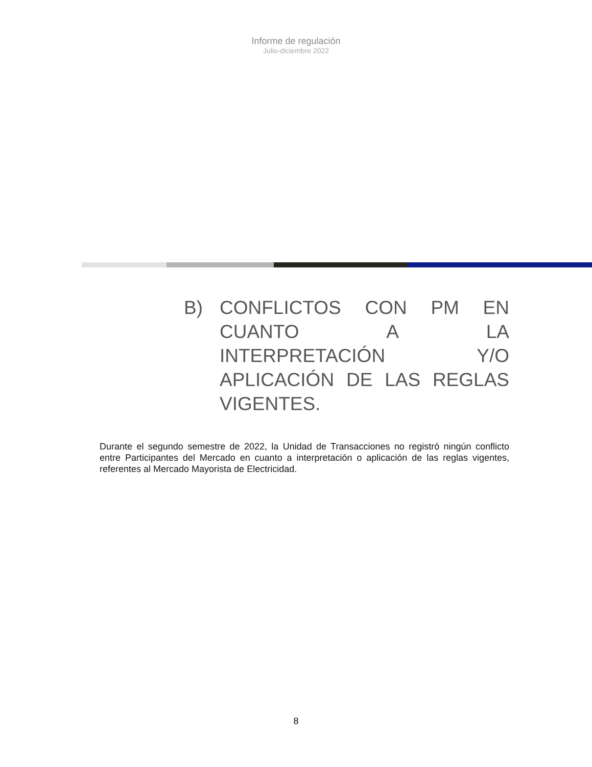Informe de regulación
Julio-diciembre 2022
B) CONFLICTOS CON PM EN CUANTO A LA INTERPRETACIÓN Y/O APLICACIÓN DE LAS REGLAS VIGENTES.
Durante el segundo semestre de 2022, la Unidad de Transacciones no registró ningún conflicto entre Participantes del Mercado en cuanto a interpretación o aplicación de las reglas vigentes, referentes al Mercado Mayorista de Electricidad.
8